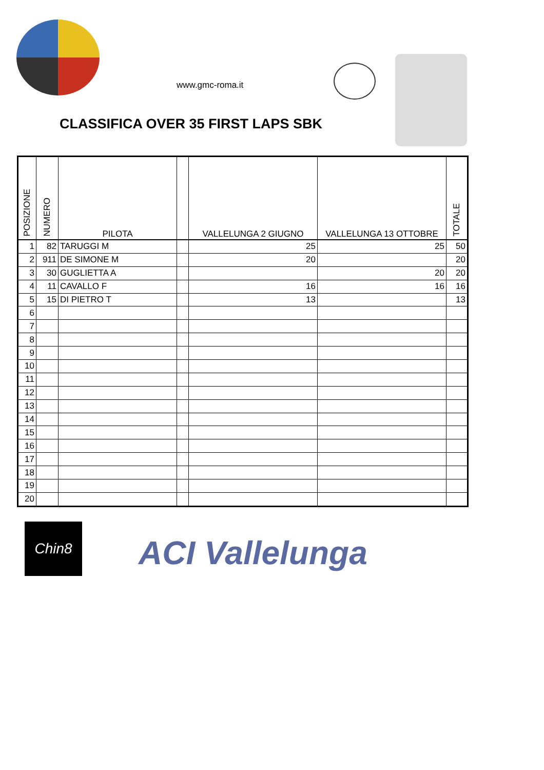www.gmc-roma.it
CLASSIFICA OVER 35 FIRST LAPS SBK
| POSIZIONE | NUMERO | PILOTA | | VALLELUNGA 2 GIUGNO | VALLELUNGA 13 OTTOBRE | TOTALE |
| --- | --- | --- | --- | --- | --- | --- |
| 1 | 82 | TARUGGI M | | 25 | 25 | 50 |
| 2 | 911 | DE SIMONE M | | 20 | | 20 |
| 3 | 30 | GUGLIETTA A | | | 20 | 20 |
| 4 | 11 | CAVALLO F | | 16 | 16 | 16 |
| 5 | 15 | DI PIETRO T | | 13 | | 13 |
| 6 | | | | | | |
| 7 | | | | | | |
| 8 | | | | | | |
| 9 | | | | | | |
| 10 | | | | | | |
| 11 | | | | | | |
| 12 | | | | | | |
| 13 | | | | | | |
| 14 | | | | | | |
| 15 | | | | | | |
| 16 | | | | | | |
| 17 | | | | | | |
| 18 | | | | | | |
| 19 | | | | | | |
| 20 | | | | | | |
Chin8
ACI Vallelunga